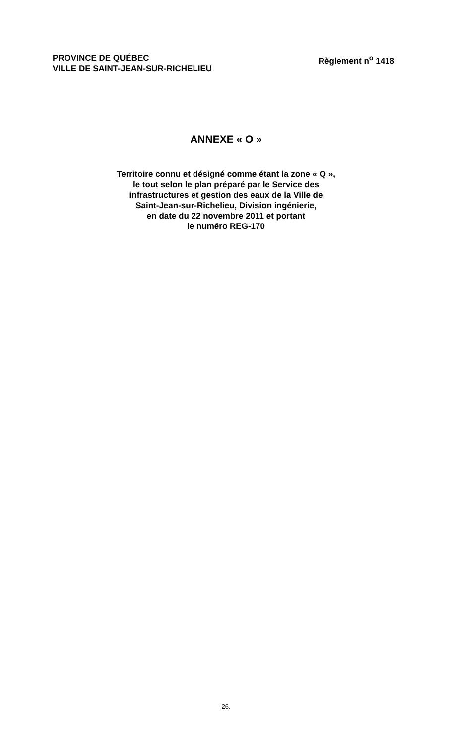PROVINCE DE QUÉBEC
VILLE DE SAINT-JEAN-SUR-RICHELIEU
Règlement n<sup>o</sup> 1418
ANNEXE « O »
Territoire connu et désigné comme étant la zone « Q »,
le tout selon le plan préparé par le Service des
infrastructures et gestion des eaux de la Ville de
Saint-Jean-sur-Richelieu, Division ingénierie,
en date du 22 novembre 2011 et portant
le numéro REG-170
26.